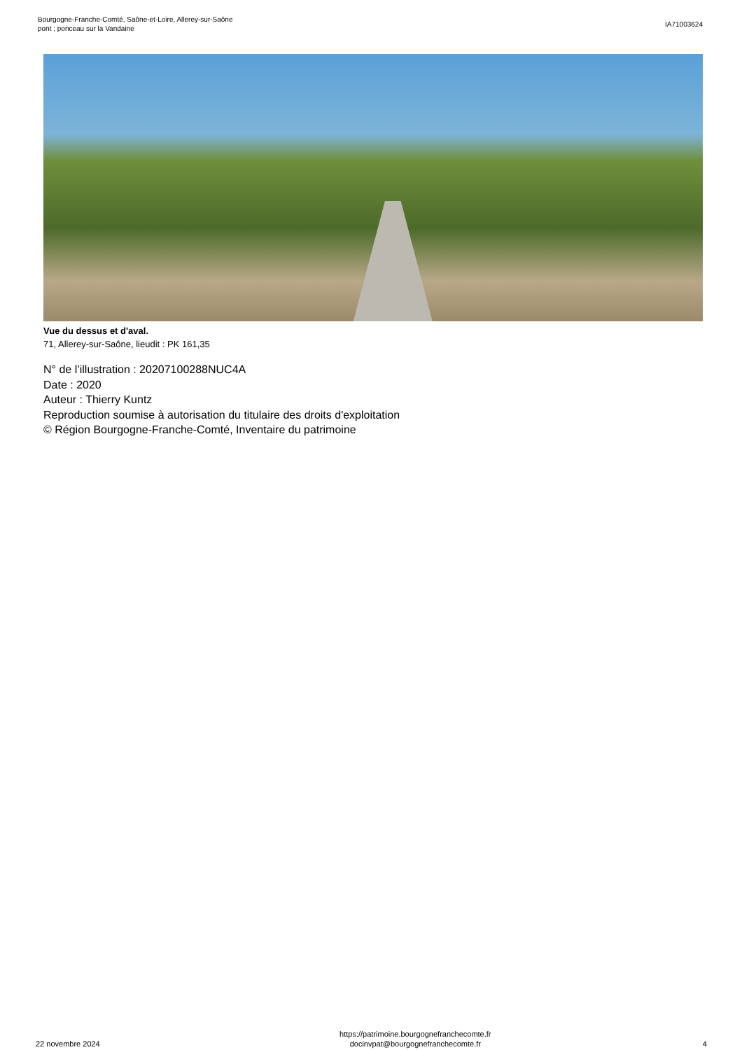Bourgogne-Franche-Comté, Saône-et-Loire, Allerey-sur-Saône
pont ; ponceau sur la Vandaine
IA71003624
Vue du dessus et d'aval.
71, Allerey-sur-Saône, lieudit : PK 161,35
N° de l’illustration : 20207100288NUC4A
Date : 2020
Auteur : Thierry Kuntz
Reproduction soumise à autorisation du titulaire des droits d'exploitation
© Région Bourgogne-Franche-Comté, Inventaire du patrimoine
22 novembre 2024
https://patrimoine.bourgognefranchecomte.fr
docinvpat@bourgognefranchecomte.fr
4